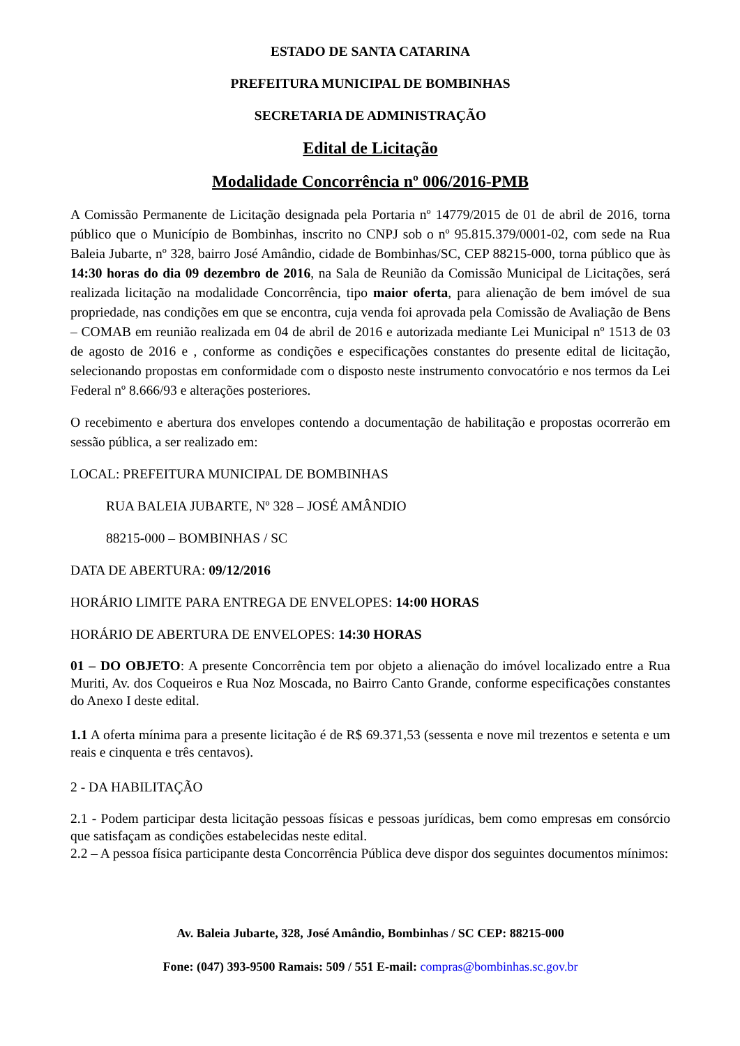ESTADO DE SANTA CATARINA
PREFEITURA MUNICIPAL DE BOMBINHAS
SECRETARIA DE ADMINISTRAÇÃO
Edital de Licitação
Modalidade Concorrência nº 006/2016-PMB
A Comissão Permanente de Licitação designada pela Portaria nº 14779/2015 de 01 de abril de 2016, torna público que o Município de Bombinhas, inscrito no CNPJ sob o nº 95.815.379/0001-02, com sede na Rua Baleia Jubarte, nº 328, bairro José Amândio, cidade de Bombinhas/SC, CEP 88215-000, torna público que às 14:30 horas do dia 09 dezembro de 2016, na Sala de Reunião da Comissão Municipal de Licitações, será realizada licitação na modalidade Concorrência, tipo maior oferta, para alienação de bem imóvel de sua propriedade, nas condições em que se encontra, cuja venda foi aprovada pela Comissão de Avaliação de Bens – COMAB em reunião realizada em 04 de abril de 2016 e autorizada mediante Lei Municipal nº 1513 de 03 de agosto de 2016 e , conforme as condições e especificações constantes do presente edital de licitação, selecionando propostas em conformidade com o disposto neste instrumento convocatório e nos termos da Lei Federal nº 8.666/93 e alterações posteriores.
O recebimento e abertura dos envelopes contendo a documentação de habilitação e propostas ocorrerão em sessão pública, a ser realizado em:
LOCAL: PREFEITURA MUNICIPAL DE BOMBINHAS
RUA BALEIA JUBARTE, Nº 328 – JOSÉ AMÂNDIO
88215-000 – BOMBINHAS / SC
DATA DE ABERTURA: 09/12/2016
HORÁRIO LIMITE PARA ENTREGA DE ENVELOPES: 14:00 HORAS
HORÁRIO DE ABERTURA DE ENVELOPES: 14:30 HORAS
01 – DO OBJETO: A presente Concorrência tem por objeto a alienação do imóvel localizado entre a Rua Muriti, Av. dos Coqueiros e Rua Noz Moscada, no Bairro Canto Grande, conforme especificações constantes do Anexo I deste edital.
1.1 A oferta mínima para a presente licitação é de R$ 69.371,53 (sessenta e nove mil trezentos e setenta e um reais e cinquenta e três centavos).
2 - DA HABILITAÇÃO
2.1 - Podem participar desta licitação pessoas físicas e pessoas jurídicas, bem como empresas em consórcio que satisfaçam as condições estabelecidas neste edital.
2.2 – A pessoa física participante desta Concorrência Pública deve dispor dos seguintes documentos mínimos:
Av. Baleia Jubarte, 328, José Amândio, Bombinhas / SC CEP: 88215-000
Fone: (047) 393-9500 Ramais: 509 / 551 E-mail: compras@bombinhas.sc.gov.br